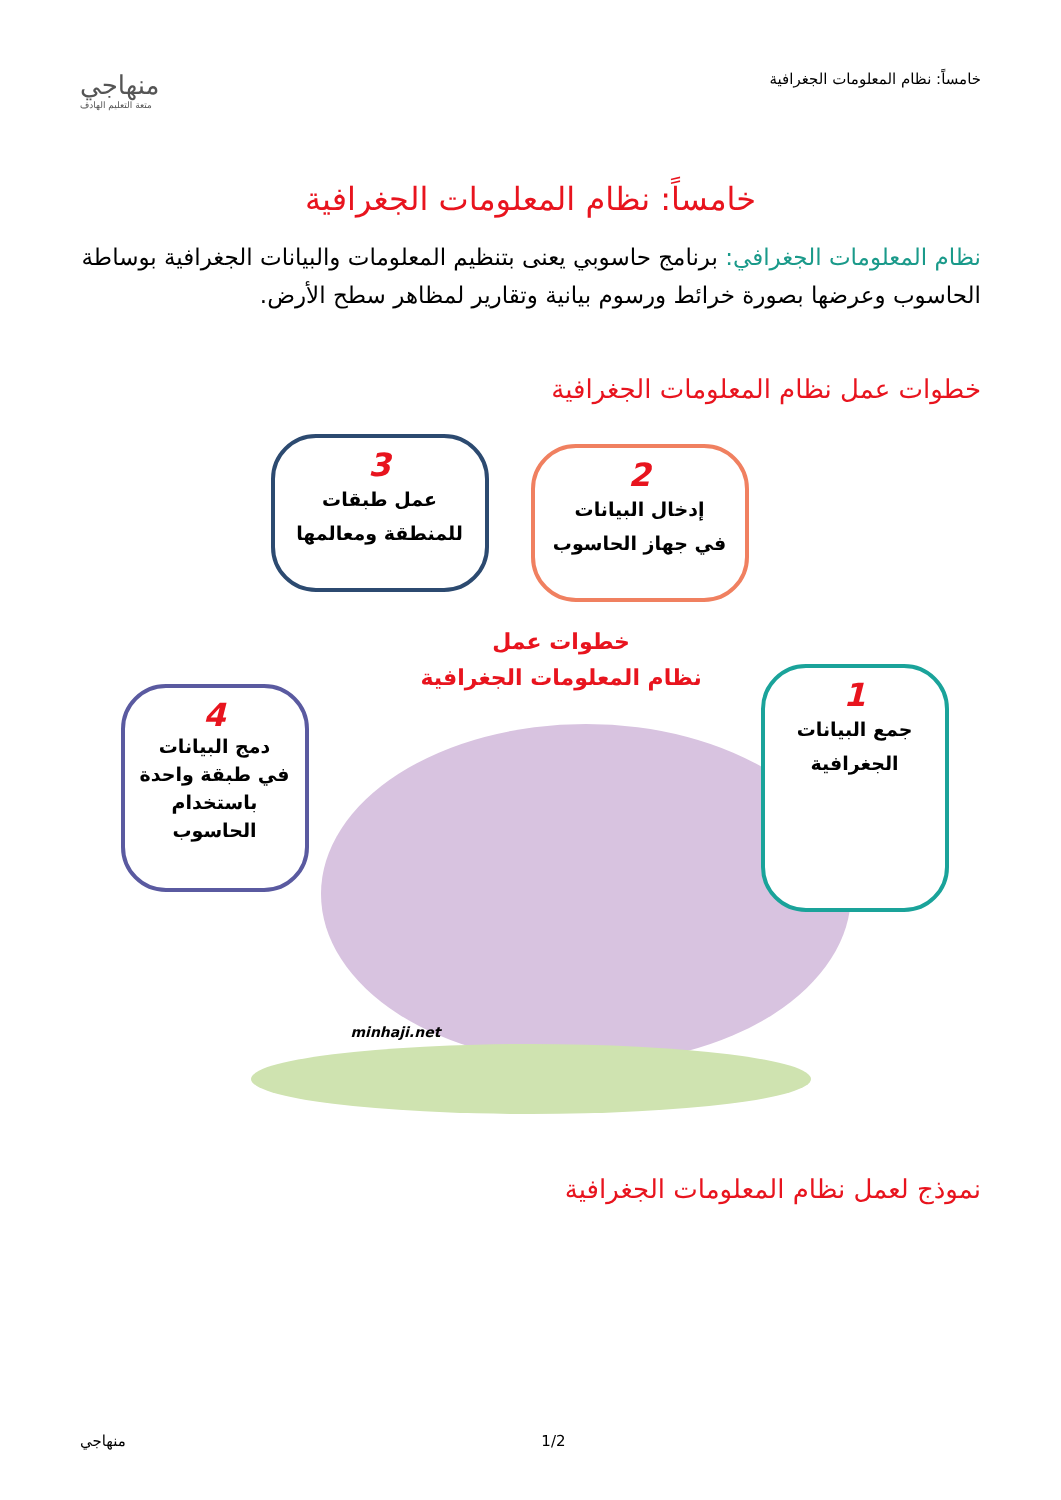خامساً: نظام المعلومات الجغرافية
منهاجي
متعة التعليم الهادف
خامساً: نظام المعلومات الجغرافية
نظام المعلومات الجغرافي: برنامج حاسوبي يعنى بتنظيم المعلومات والبيانات الجغرافية بوساطة الحاسوب وعرضها بصورة خرائط ورسوم بيانية وتقارير لمظاهر سطح الأرض.
خطوات عمل نظام المعلومات الجغرافية
1
جمع البيانات
الجغرافية
2
إدخال البيانات
في جهاز الحاسوب
3
عمل طبقات
للمنطقة ومعالمها
4
دمج البيانات
في طبقة واحدة
باستخدام
الحاسوب
خطوات عمل
نظام المعلومات الجغرافية
minhaji.net
نموذج لعمل نظام المعلومات الجغرافية
1/2 منهاجي